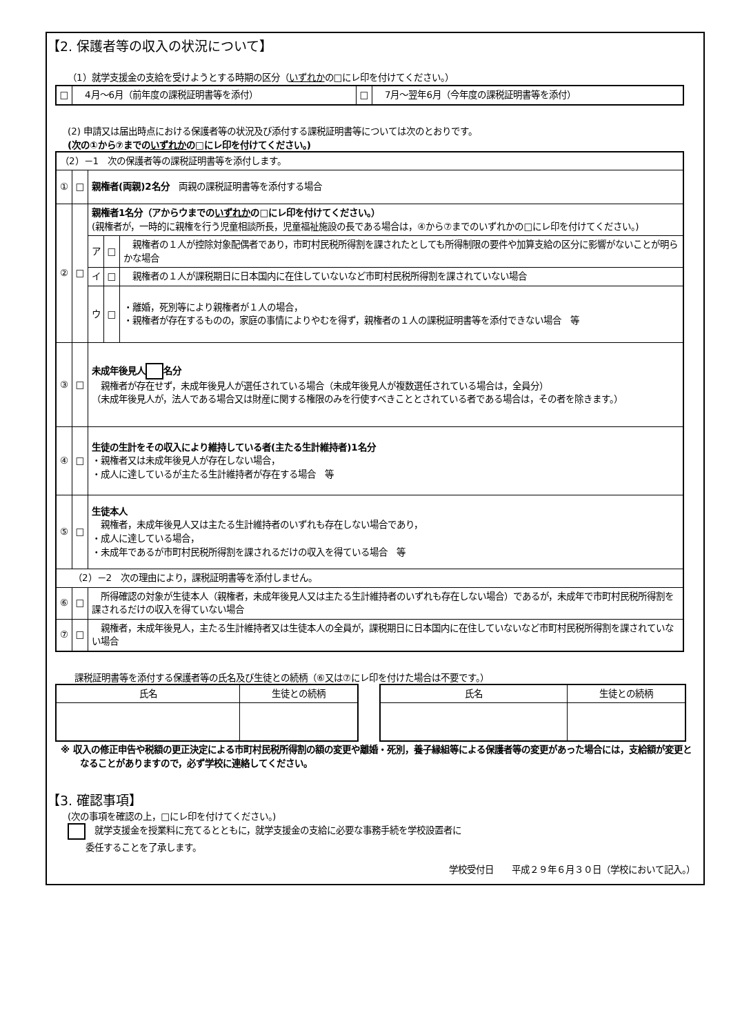【2. 保護者等の収入の状況について】
（1）就学支援金の支給を受けようとする時期の区分（いずれかの□にレ印を付けてください。）
| □ | 4月～6月（前年度の課税証明書等を添付） | □ | 7月～翌年6月（今年度の課税証明書等を添付） |
(2) 申請又は届出時点における保護者等の状況及び添付する課税証明書等については次のとおりです。
(次の①から⑦までのいずれかの□にレ印を付けてください。)
| （2）－1 次の保護者等の課税証明書等を添付します。 | | | | |
| ① | □ | 親権者(両親)2名分 両親の課税証明書等を添付する場合 | | |
| ② | □ | 親権者1名分（アからウまでの いずれか の□にレ印を付けてください。） (親権者が，一時的に親権を行う児童相談所長，児童福祉施設の長である場合は，④から⑦までのいずれかの□にレ印を付けてください。) | | |
| | | ア | □ | 親権者の１人が控除対象配偶者であり，市町村民税所得割を課されたとしても所得制限の要件や加算支給の区分に影響がないことが明らかな場合 |
| | | イ | □ | 親権者の１人が課税期日に日本国内に在住していないなど市町村民税所得割を課されていない場合 |
| | | ウ | □ | ・離婚，死別等により親権者が１人の場合， ・親権者が存在するものの，家庭の事情によりやむを得ず，親権者の１人の課税証明書等を添付できない場合 等 |
| ③ | □ | 未成年後見人 名分 親権者が存在せず，未成年後見人が選任されている場合（未成年後見人が複数選任されている場合は，全員分） （未成年後見人が，法人である場合又は財産に関する権限のみを行使すべきこととされている者である場合は，その者を除きます。） | | |
| ④ | □ | 生徒の生計をその収入により維持している者(主たる生計維持者)1名分 ・親権者又は未成年後見人が存在しない場合， ・成人に達しているが主たる生計維持者が存在する場合 等 | | |
| ⑤ | □ | 生徒本人 親権者，未成年後見人又は主たる生計維持者のいずれも存在しない場合であり， ・成人に達している場合， ・未成年であるが市町村民税所得割を課されるだけの収入を得ている場合 等 | | |
| （2）－2 次の理由により，課税証明書等を添付しません。 | | | | |
| ⑥ | □ | 所得確認の対象が生徒本人（親権者，未成年後見人又は主たる生計維持者のいずれも存在しない場合）であるが，未成年で市町村民税所得割を課されるだけの収入を得ていない場合 | | |
| ⑦ | □ | 親権者，未成年後見人，主たる生計維持者又は生徒本人の全員が，課税期日に日本国内に在住していないなど市町村民税所得割を課されていない場合 | | |
課税証明書等を添付する保護者等の氏名及び生徒との続柄（⑥又は⑦にレ印を付けた場合は不要です。）
| 氏名 | 生徒との続柄 |
| 氏名 | 生徒との続柄 |
※ 収入の修正申告や税額の更正決定による市町村民税所得割の額の変更や離婚・死別，養子縁組等による保護者等の変更があった場合には，支給額が変更となることがありますので，必ず学校に連絡してください。
【3. 確認事項】
(次の事項を確認の上，□にレ印を付けてください。)
　就学支援金を授業料に充てるとともに，就学支援金の支給に必要な事務手続を学校設置者に
　　委任することを了承します。
学校受付日　　平成２９年６月３０日（学校において記入。）